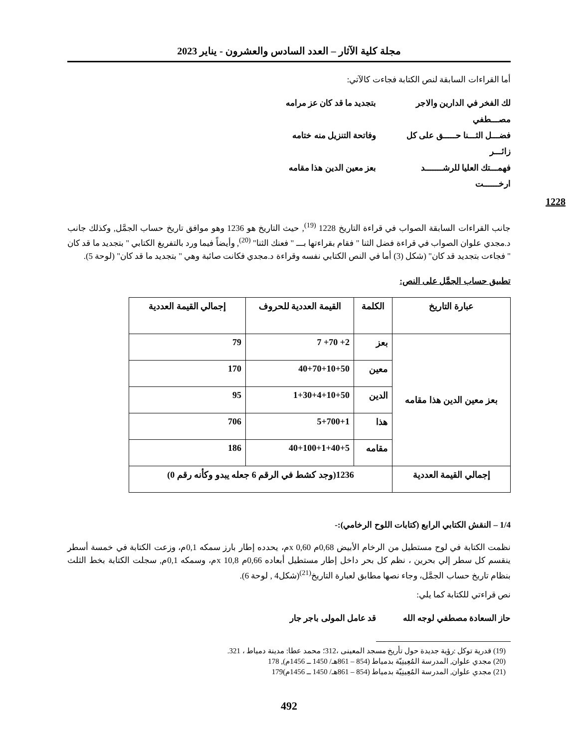مجلة كلية الآثار – العدد السادس والعشرون - يناير 2023
أما القراءات السابقة لنص الكتابة فجاءت كالآتي:
لك الفخر في الدارين والاجر مصـــطفي بتجديد ما قد كان عز مرامه
فضـــل الثـــنا حـــــق على كل زائـــر وفاتحة التنزيل منه ختامه
فهمـــتك العليا للرشـــــــد ارخــــــت بعز معين الدين هذا مقامه
1228
جانب القراءات السابقة الصواب في قراءة التاريخ 1228 <sup>(19)</sup>, حيث التاريخ هو 1236 وهو موافق تاريخ حساب الجمَّل, وكذلك جانب د.مجدي علوان الصواب في قراءة فضل الثنا " فقام بقراءتها بـــ " فعنك الثنا" <sup>(20)</sup>, وأيضاً فيما ورد بالتفريغ الكتابي " بتجديد ما قد كان " فجاءت بتجديد قد كان" (شكل (3) أما في النص الكتابي نفسه وقراءة د.مجدي فكانت صائبة وهي " بتجديد ما قد كان" (لوحة 5).
تطبيق حساب الجمَّل على النص:
| عبارة التاريخ | الكلمة | القيمة العددية للحروف | إجمالي القيمة العددية |
| --- | --- | --- | --- |
| بعز معين الدين هذا مقامه | بعز | 2+ 70+ 7 | 79 |
| | معين | 40+70+10+50 | 170 |
| | الدين | 1+30+4+10+50 | 95 |
| | هذا | 5+700+1 | 706 |
| | مقامه | 40+100+1+40+5 | 186 |
| إجمالي القيمة العددية | 1236(وجد كشط في الرقم 6 جعله يبدو وكأنه رقم 0) | | |
1/4 – النقش الكتابي الرابع (كتابات اللوح الرخامي):-
نظمت الكتابة في لوح مستطيل من الرخام الأبيض 0,68م x 0,60م، يحدده إطار بارز سمكه 0,1م، وزعت الكتابة في خمسة أسطر ينقسم كل سطر إلي بحرين ، نظم كل بحر داخل إطار مستطيل أبعاده 0,66م x 10,8م، وسمكه 0,1م, سجلت الكتابة بخط الثلث بنظام تاريخ حساب الجمَّل، وجاء نصها مطابق لعبارة التاريخ<sup>(21)</sup>(شكل4 , لوحة 6).
نص قراءتي للكتابة كما يلي:
حاز السعادة مصطفي لوجه الله قد عامل المولى باجر جار
(19) قدرية توكل :رؤية جديدة حول تأريخ مسجد المعينى ،312؛ محمد عطا: مدينة دمياط ، 321.
(20) مجدي علوان, المدرسة المُعِينِيّة بدمياط (854 – 861هـ/ 1450 ــ 1456م), 178
(21) مجدي علوان, المدرسة المُعِينِيّة بدمياط (854 – 861هـ/ 1450 ــ 1456م)179
492